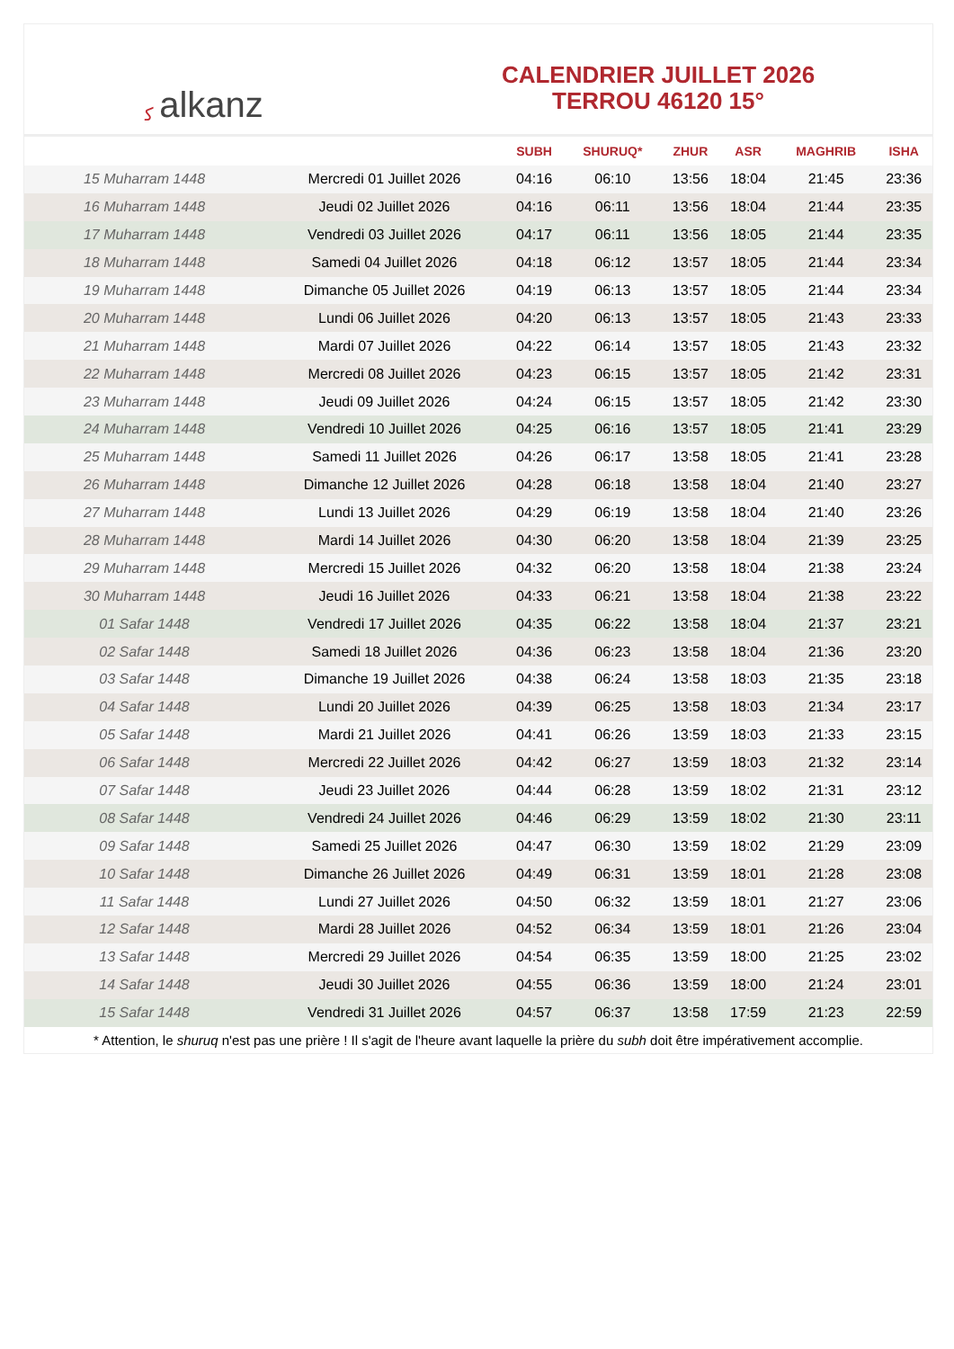ﻛalkanz
CALENDRIER JUILLET 2026
TERROU 46120 15°
| | | SUBH | SHURUQ* | ZHUR | ASR | MAGHRIB | ISHA |
| --- | --- | --- | --- | --- | --- | --- | --- |
| 15 Muharram 1448 | Mercredi 01 Juillet 2026 | 04:16 | 06:10 | 13:56 | 18:04 | 21:45 | 23:36 |
| 16 Muharram 1448 | Jeudi 02 Juillet 2026 | 04:16 | 06:11 | 13:56 | 18:04 | 21:44 | 23:35 |
| 17 Muharram 1448 | Vendredi 03 Juillet 2026 | 04:17 | 06:11 | 13:56 | 18:05 | 21:44 | 23:35 |
| 18 Muharram 1448 | Samedi 04 Juillet 2026 | 04:18 | 06:12 | 13:57 | 18:05 | 21:44 | 23:34 |
| 19 Muharram 1448 | Dimanche 05 Juillet 2026 | 04:19 | 06:13 | 13:57 | 18:05 | 21:44 | 23:34 |
| 20 Muharram 1448 | Lundi 06 Juillet 2026 | 04:20 | 06:13 | 13:57 | 18:05 | 21:43 | 23:33 |
| 21 Muharram 1448 | Mardi 07 Juillet 2026 | 04:22 | 06:14 | 13:57 | 18:05 | 21:43 | 23:32 |
| 22 Muharram 1448 | Mercredi 08 Juillet 2026 | 04:23 | 06:15 | 13:57 | 18:05 | 21:42 | 23:31 |
| 23 Muharram 1448 | Jeudi 09 Juillet 2026 | 04:24 | 06:15 | 13:57 | 18:05 | 21:42 | 23:30 |
| 24 Muharram 1448 | Vendredi 10 Juillet 2026 | 04:25 | 06:16 | 13:57 | 18:05 | 21:41 | 23:29 |
| 25 Muharram 1448 | Samedi 11 Juillet 2026 | 04:26 | 06:17 | 13:58 | 18:05 | 21:41 | 23:28 |
| 26 Muharram 1448 | Dimanche 12 Juillet 2026 | 04:28 | 06:18 | 13:58 | 18:04 | 21:40 | 23:27 |
| 27 Muharram 1448 | Lundi 13 Juillet 2026 | 04:29 | 06:19 | 13:58 | 18:04 | 21:40 | 23:26 |
| 28 Muharram 1448 | Mardi 14 Juillet 2026 | 04:30 | 06:20 | 13:58 | 18:04 | 21:39 | 23:25 |
| 29 Muharram 1448 | Mercredi 15 Juillet 2026 | 04:32 | 06:20 | 13:58 | 18:04 | 21:38 | 23:24 |
| 30 Muharram 1448 | Jeudi 16 Juillet 2026 | 04:33 | 06:21 | 13:58 | 18:04 | 21:38 | 23:22 |
| 01 Safar 1448 | Vendredi 17 Juillet 2026 | 04:35 | 06:22 | 13:58 | 18:04 | 21:37 | 23:21 |
| 02 Safar 1448 | Samedi 18 Juillet 2026 | 04:36 | 06:23 | 13:58 | 18:04 | 21:36 | 23:20 |
| 03 Safar 1448 | Dimanche 19 Juillet 2026 | 04:38 | 06:24 | 13:58 | 18:03 | 21:35 | 23:18 |
| 04 Safar 1448 | Lundi 20 Juillet 2026 | 04:39 | 06:25 | 13:58 | 18:03 | 21:34 | 23:17 |
| 05 Safar 1448 | Mardi 21 Juillet 2026 | 04:41 | 06:26 | 13:59 | 18:03 | 21:33 | 23:15 |
| 06 Safar 1448 | Mercredi 22 Juillet 2026 | 04:42 | 06:27 | 13:59 | 18:03 | 21:32 | 23:14 |
| 07 Safar 1448 | Jeudi 23 Juillet 2026 | 04:44 | 06:28 | 13:59 | 18:02 | 21:31 | 23:12 |
| 08 Safar 1448 | Vendredi 24 Juillet 2026 | 04:46 | 06:29 | 13:59 | 18:02 | 21:30 | 23:11 |
| 09 Safar 1448 | Samedi 25 Juillet 2026 | 04:47 | 06:30 | 13:59 | 18:02 | 21:29 | 23:09 |
| 10 Safar 1448 | Dimanche 26 Juillet 2026 | 04:49 | 06:31 | 13:59 | 18:01 | 21:28 | 23:08 |
| 11 Safar 1448 | Lundi 27 Juillet 2026 | 04:50 | 06:32 | 13:59 | 18:01 | 21:27 | 23:06 |
| 12 Safar 1448 | Mardi 28 Juillet 2026 | 04:52 | 06:34 | 13:59 | 18:01 | 21:26 | 23:04 |
| 13 Safar 1448 | Mercredi 29 Juillet 2026 | 04:54 | 06:35 | 13:59 | 18:00 | 21:25 | 23:02 |
| 14 Safar 1448 | Jeudi 30 Juillet 2026 | 04:55 | 06:36 | 13:59 | 18:00 | 21:24 | 23:01 |
| 15 Safar 1448 | Vendredi 31 Juillet 2026 | 04:57 | 06:37 | 13:58 | 17:59 | 21:23 | 22:59 |
* Attention, le shuruq n'est pas une prière ! Il s'agit de l'heure avant laquelle la prière du subh doit être impérativement accomplie.